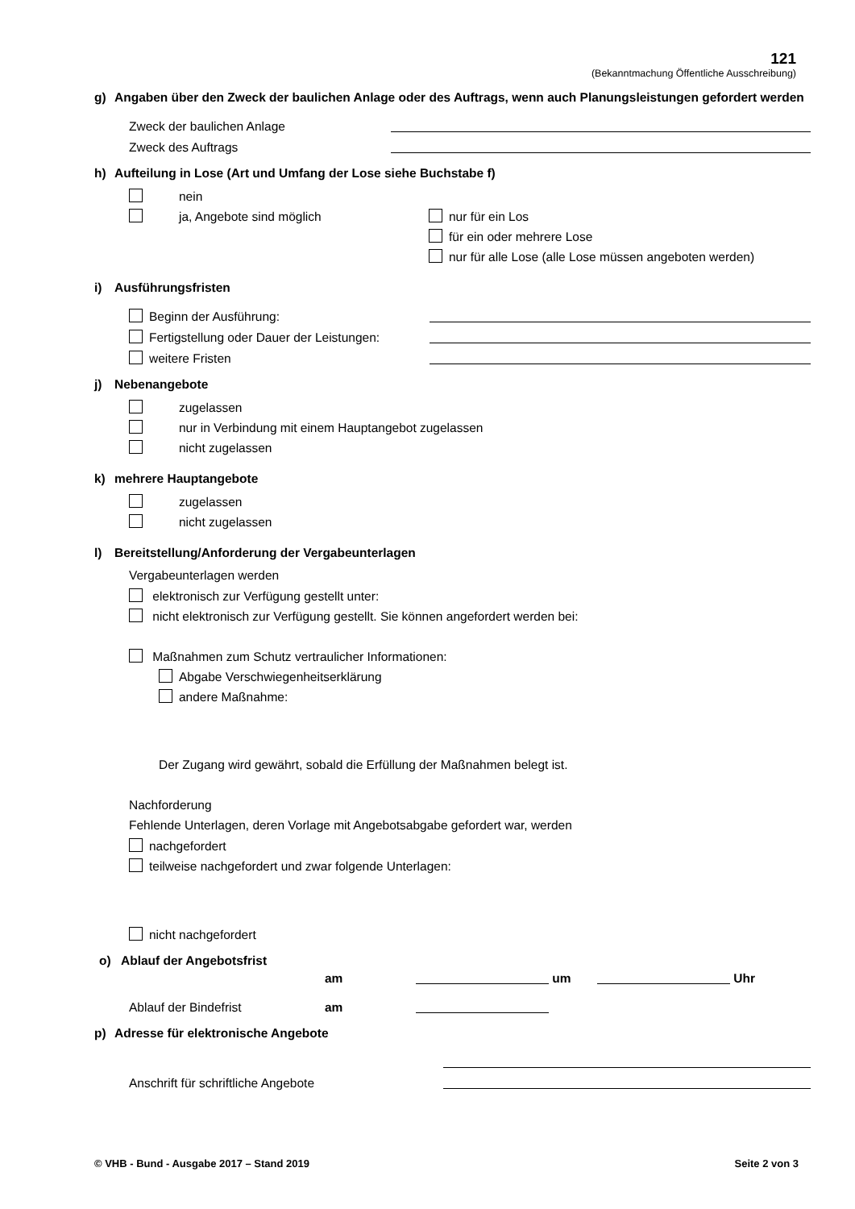121
(Bekanntmachung Öffentliche Ausschreibung)
g) Angaben über den Zweck der baulichen Anlage oder des Auftrags, wenn auch Planungsleistungen gefordert werden
Zweck der baulichen Anlage
Zweck des Auftrags
h) Aufteilung in Lose (Art und Umfang der Lose siehe Buchstabe f)
nein
ja, Angebote sind möglich
nur für ein Los
für ein oder mehrere Lose
nur für alle Lose (alle Lose müssen angeboten werden)
i) Ausführungsfristen
Beginn der Ausführung:
Fertigstellung oder Dauer der Leistungen:
weitere Fristen
j) Nebenangebote
zugelassen
nur in Verbindung mit einem Hauptangebot zugelassen
nicht zugelassen
k) mehrere Hauptangebote
zugelassen
nicht zugelassen
l) Bereitstellung/Anforderung der Vergabeunterlagen
Vergabeunterlagen werden
elektronisch zur Verfügung gestellt unter:
nicht elektronisch zur Verfügung gestellt. Sie können angefordert werden bei:
Maßnahmen zum Schutz vertraulicher Informationen:
Abgabe Verschwiegenheitserklärung
andere Maßnahme:
Der Zugang wird gewährt, sobald die Erfüllung der Maßnahmen belegt ist.
Nachforderung
Fehlende Unterlagen, deren Vorlage mit Angebotsabgabe gefordert war, werden
nachgefordert
teilweise nachgefordert und zwar folgende Unterlagen:
nicht nachgefordert
o) Ablauf der Angebotsfrist am um Uhr
Ablauf der Bindefrist am
p) Adresse für elektronische Angebote
Anschrift für schriftliche Angebote
© VHB - Bund - Ausgabe 2017 – Stand 2019 Seite 2 von 3